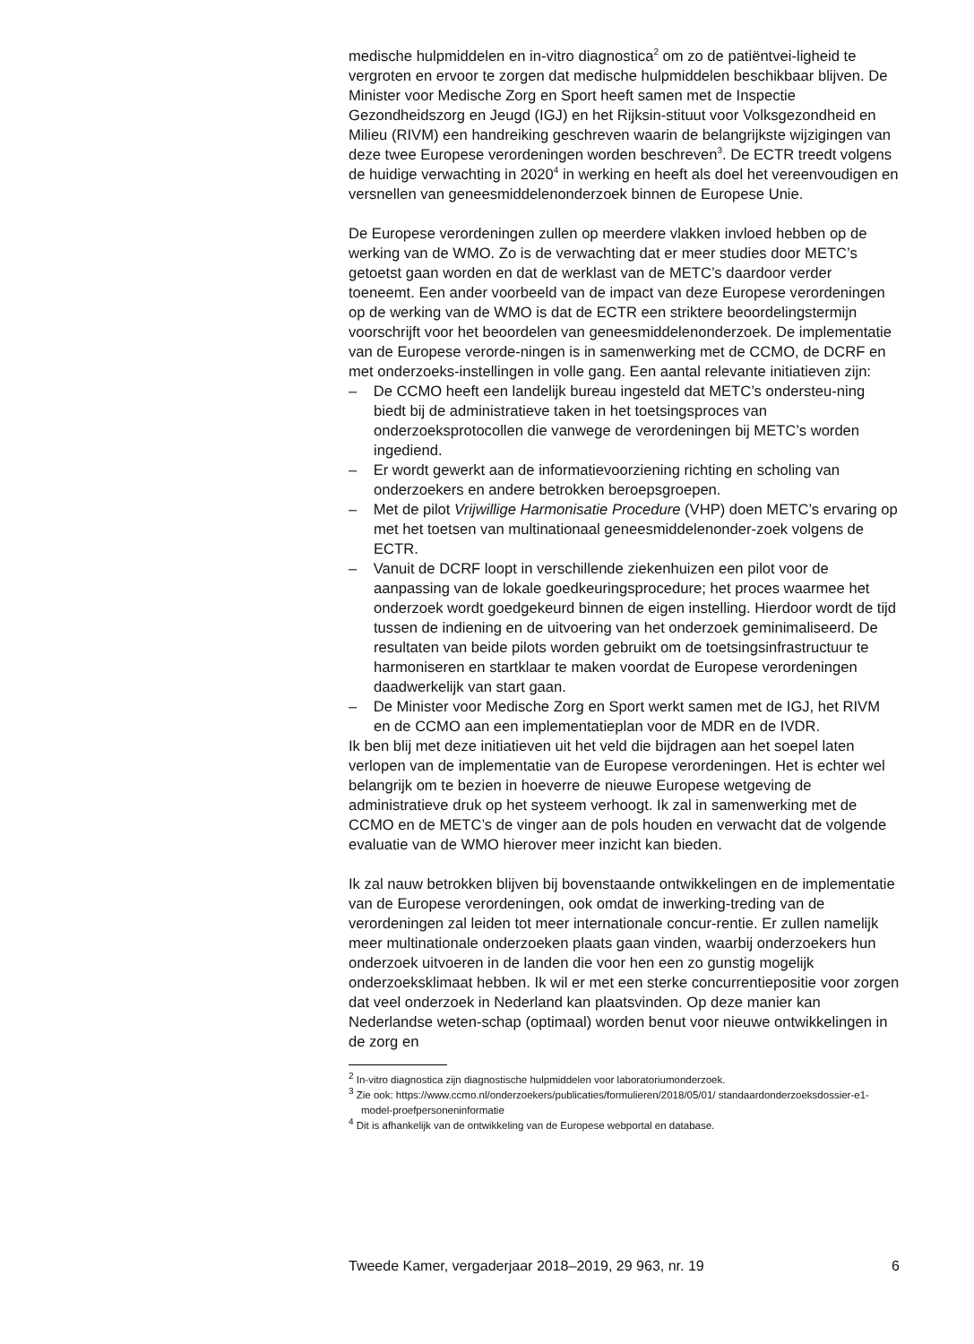medische hulpmiddelen en in-vitro diagnostica<sup>2</sup> om zo de patiëntvei-ligheid te vergroten en ervoor te zorgen dat medische hulpmiddelen beschikbaar blijven. De Minister voor Medische Zorg en Sport heeft samen met de Inspectie Gezondheidszorg en Jeugd (IGJ) en het Rijksin-stituut voor Volksgezondheid en Milieu (RIVM) een handreiking geschreven waarin de belangrijkste wijzigingen van deze twee Europese verordeningen worden beschreven<sup>3</sup>. De ECTR treedt volgens de huidige verwachting in 2020<sup>4</sup> in werking en heeft als doel het vereenvoudigen en versnellen van geneesmiddelenonderzoek binnen de Europese Unie.
De Europese verordeningen zullen op meerdere vlakken invloed hebben op de werking van de WMO. Zo is de verwachting dat er meer studies door METC’s getoetst gaan worden en dat de werklast van de METC’s daardoor verder toeneemt. Een ander voorbeeld van de impact van deze Europese verordeningen op de werking van de WMO is dat de ECTR een striktere beoordelingstermijn voorschrijft voor het beoordelen van geneesmiddelenonderzoek. De implementatie van de Europese verorde-ningen is in samenwerking met de CCMO, de DCRF en met onderzoeks-instellingen in volle gang. Een aantal relevante initiatieven zijn:
– De CCMO heeft een landelijk bureau ingesteld dat METC’s ondersteu-ning biedt bij de administratieve taken in het toetsingsproces van onderzoeksprotocollen die vanwege de verordeningen bij METC’s worden ingediend.
– Er wordt gewerkt aan de informatievoorziening richting en scholing van onderzoekers en andere betrokken beroepsgroepen.
– Met de pilot Vrijwillige Harmonisatie Procedure (VHP) doen METC’s ervaring op met het toetsen van multinationaal geneesmiddelenonder-zoek volgens de ECTR.
– Vanuit de DCRF loopt in verschillende ziekenhuizen een pilot voor de aanpassing van de lokale goedkeuringsprocedure; het proces waarmee het onderzoek wordt goedgekeurd binnen de eigen instelling. Hierdoor wordt de tijd tussen de indiening en de uitvoering van het onderzoek geminimaliseerd. De resultaten van beide pilots worden gebruikt om de toetsingsinfrastructuur te harmoniseren en startklaar te maken voordat de Europese verordeningen daadwerkelijk van start gaan.
– De Minister voor Medische Zorg en Sport werkt samen met de IGJ, het RIVM en de CCMO aan een implementatieplan voor de MDR en de IVDR.
Ik ben blij met deze initiatieven uit het veld die bijdragen aan het soepel laten verlopen van de implementatie van de Europese verordeningen. Het is echter wel belangrijk om te bezien in hoeverre de nieuwe Europese wetgeving de administratieve druk op het systeem verhoogt. Ik zal in samenwerking met de CCMO en de METC’s de vinger aan de pols houden en verwacht dat de volgende evaluatie van de WMO hierover meer inzicht kan bieden.
Ik zal nauw betrokken blijven bij bovenstaande ontwikkelingen en de implementatie van de Europese verordeningen, ook omdat de inwerking-treding van de verordeningen zal leiden tot meer internationale concur-rentie. Er zullen namelijk meer multinationale onderzoeken plaats gaan vinden, waarbij onderzoekers hun onderzoek uitvoeren in de landen die voor hen een zo gunstig mogelijk onderzoeksklimaat hebben. Ik wil er met een sterke concurrentiepositie voor zorgen dat veel onderzoek in Nederland kan plaatsvinden. Op deze manier kan Nederlandse weten-schap (optimaal) worden benut voor nieuwe ontwikkelingen in de zorg en
<sup>2</sup> In-vitro diagnostica zijn diagnostische hulpmiddelen voor laboratoriumonderzoek.
<sup>3</sup> Zie ook: https://www.ccmo.nl/onderzoekers/publicaties/formulieren/2018/05/01/ standaardonderzoeksdossier-e1-model-proefpersoneninformatie
<sup>4</sup> Dit is afhankelijk van de ontwikkeling van de Europese webportal en database.
Tweede Kamer, vergaderjaar 2018–2019, 29 963, nr. 19 6